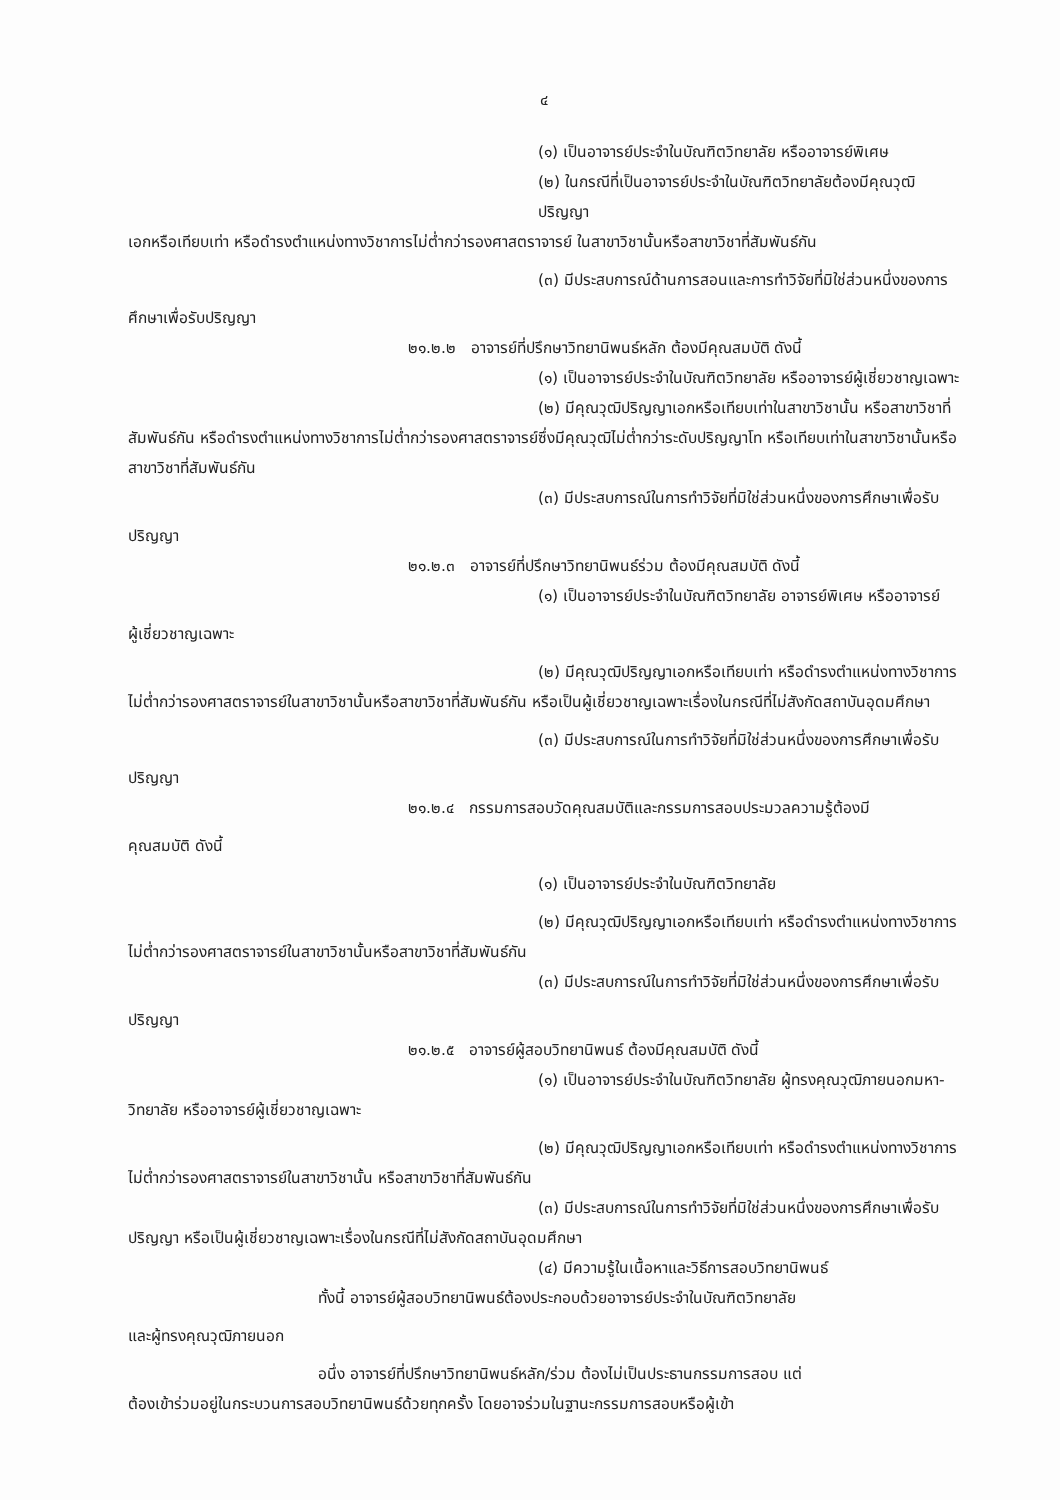๔
(๑) เป็นอาจารย์ประจำในบัณฑิตวิทยาลัย หรืออาจารย์พิเศษ
(๒) ในกรณีที่เป็นอาจารย์ประจำในบัณฑิตวิทยาลัยต้องมีคุณวุฒิปริญญา
เอกหรือเทียบเท่า หรือดำรงตำแหน่งทางวิชาการไม่ต่ำกว่ารองศาสตราจารย์ ในสาขาวิชานั้นหรือสาขาวิชาที่สัมพันธ์กัน
(๓) มีประสบการณ์ด้านการสอนและการทำวิจัยที่มิใช่ส่วนหนึ่งของการ
ศึกษาเพื่อรับปริญญา
๒๑.๒.๒ อาจารย์ที่ปรึกษาวิทยานิพนธ์หลัก ต้องมีคุณสมบัติ ดังนี้
(๑) เป็นอาจารย์ประจำในบัณฑิตวิทยาลัย หรืออาจารย์ผู้เชี่ยวชาญเฉพาะ
(๒) มีคุณวุฒิปริญญาเอกหรือเทียบเท่าในสาขาวิชานั้น หรือสาขาวิชาที่
สัมพันธ์กัน หรือดำรงตำแหน่งทางวิชาการไม่ต่ำกว่ารองศาสตราจารย์ซึ่งมีคุณวุฒิไม่ต่ำกว่าระดับปริญญาโท หรือเทียบเท่าในสาขาวิชานั้นหรือสาขาวิชาที่สัมพันธ์กัน
(๓) มีประสบการณ์ในการทำวิจัยที่มิใช่ส่วนหนึ่งของการศึกษาเพื่อรับ
ปริญญา
๒๑.๒.๓ อาจารย์ที่ปรึกษาวิทยานิพนธ์ร่วม ต้องมีคุณสมบัติ ดังนี้
(๑) เป็นอาจารย์ประจำในบัณฑิตวิทยาลัย อาจารย์พิเศษ หรืออาจารย์
ผู้เชี่ยวชาญเฉพาะ
(๒) มีคุณวุฒิปริญญาเอกหรือเทียบเท่า หรือดำรงตำแหน่งทางวิชาการ
ไม่ต่ำกว่ารองศาสตราจารย์ในสาขาวิชานั้นหรือสาขาวิชาที่สัมพันธ์กัน หรือเป็นผู้เชี่ยวชาญเฉพาะเรื่องในกรณีที่ไม่สังกัดสถาบันอุดมศึกษา
(๓) มีประสบการณ์ในการทำวิจัยที่มิใช่ส่วนหนึ่งของการศึกษาเพื่อรับ
ปริญญา
๒๑.๒.๔ กรรมการสอบวัดคุณสมบัติและกรรมการสอบประมวลความรู้ต้องมี
คุณสมบัติ ดังนี้
(๑) เป็นอาจารย์ประจำในบัณฑิตวิทยาลัย
(๒) มีคุณวุฒิปริญญาเอกหรือเทียบเท่า หรือดำรงตำแหน่งทางวิชาการ
ไม่ต่ำกว่ารองศาสตราจารย์ในสาขาวิชานั้นหรือสาขาวิชาที่สัมพันธ์กัน
(๓) มีประสบการณ์ในการทำวิจัยที่มิใช่ส่วนหนึ่งของการศึกษาเพื่อรับ
ปริญญา
๒๑.๒.๕ อาจารย์ผู้สอบวิทยานิพนธ์ ต้องมีคุณสมบัติ ดังนี้
(๑) เป็นอาจารย์ประจำในบัณฑิตวิทยาลัย ผู้ทรงคุณวุฒิภายนอกมหา-
วิทยาลัย หรืออาจารย์ผู้เชี่ยวชาญเฉพาะ
(๒) มีคุณวุฒิปริญญาเอกหรือเทียบเท่า หรือดำรงตำแหน่งทางวิชาการ
ไม่ต่ำกว่ารองศาสตราจารย์ในสาขาวิชานั้น หรือสาขาวิชาที่สัมพันธ์กัน
(๓) มีประสบการณ์ในการทำวิจัยที่มิใช่ส่วนหนึ่งของการศึกษาเพื่อรับ
ปริญญา หรือเป็นผู้เชี่ยวชาญเฉพาะเรื่องในกรณีที่ไม่สังกัดสถาบันอุดมศึกษา
(๔) มีความรู้ในเนื้อหาและวิธีการสอบวิทยานิพนธ์
ทั้งนี้ อาจารย์ผู้สอบวิทยานิพนธ์ต้องประกอบด้วยอาจารย์ประจำในบัณฑิตวิทยาลัย
และผู้ทรงคุณวุฒิภายนอก
อนึ่ง อาจารย์ที่ปรึกษาวิทยานิพนธ์หลัก/ร่วม ต้องไม่เป็นประธานกรรมการสอบ แต่
ต้องเข้าร่วมอยู่ในกระบวนการสอบวิทยานิพนธ์ด้วยทุกครั้ง โดยอาจร่วมในฐานะกรรมการสอบหรือผู้เข้า